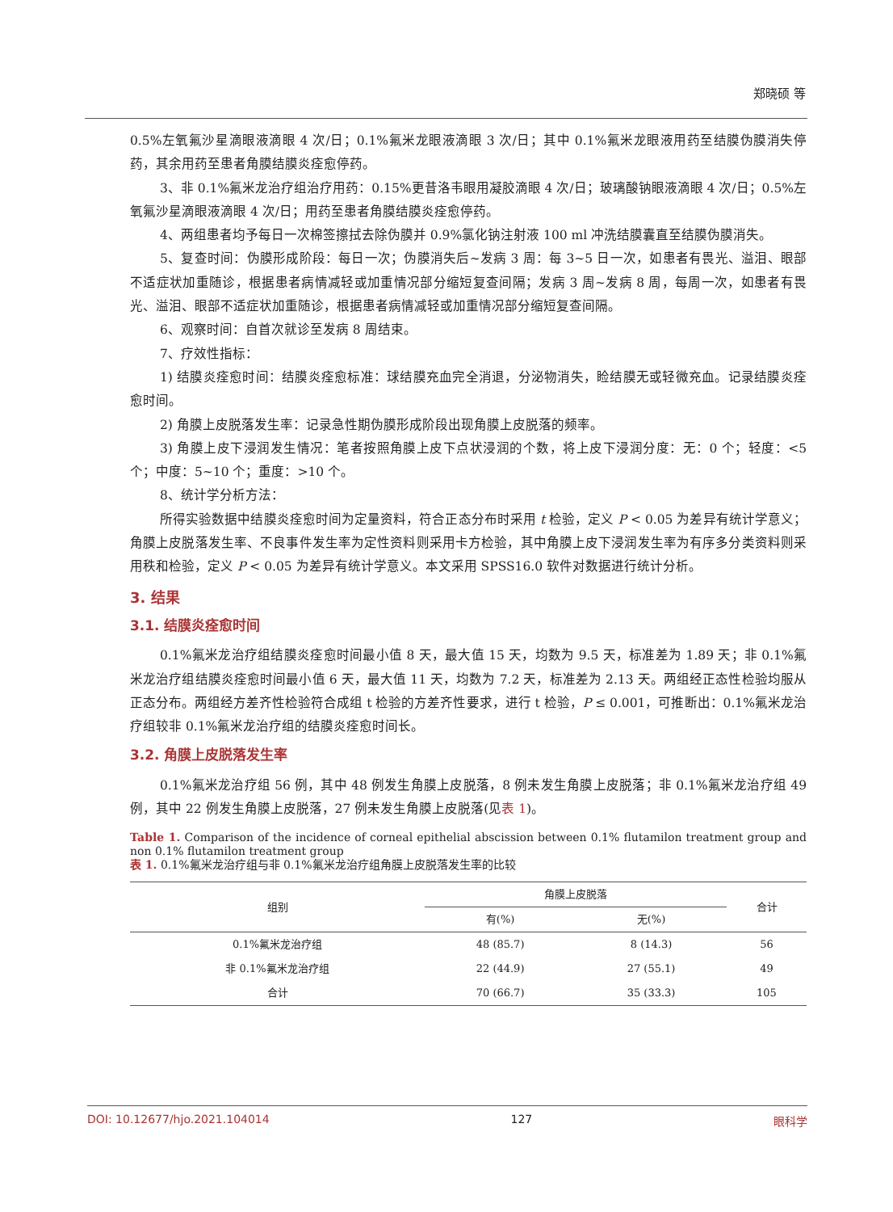郑晓硕 等
0.5%左氧氟沙星滴眼液滴眼 4 次/日；0.1%氟米龙眼液滴眼 3 次/日；其中 0.1%氟米龙眼液用药至结膜伪膜消失停药，其余用药至患者角膜结膜炎痊愈停药。
3、非 0.1%氟米龙治疗组治疗用药：0.15%更昔洛韦眼用凝胶滴眼 4 次/日；玻璃酸钠眼液滴眼 4 次/日；0.5%左氧氟沙星滴眼液滴眼 4 次/日；用药至患者角膜结膜炎痊愈停药。
4、两组患者均予每日一次棉签擦拭去除伪膜并 0.9%氯化钠注射液 100 ml 冲洗结膜囊直至结膜伪膜消失。
5、复查时间：伪膜形成阶段：每日一次；伪膜消失后~发病 3 周：每 3~5 日一次，如患者有畏光、溢泪、眼部不适症状加重随诊，根据患者病情减轻或加重情况部分缩短复查间隔；发病 3 周~发病 8 周，每周一次，如患者有畏光、溢泪、眼部不适症状加重随诊，根据患者病情减轻或加重情况部分缩短复查间隔。
6、观察时间：自首次就诊至发病 8 周结束。
7、疗效性指标：
1) 结膜炎痊愈时间：结膜炎痊愈标准：球结膜充血完全消退，分泌物消失，睑结膜无或轻微充血。记录结膜炎痊愈时间。
2) 角膜上皮脱落发生率：记录急性期伪膜形成阶段出现角膜上皮脱落的频率。
3) 角膜上皮下浸润发生情况：笔者按照角膜上皮下点状浸润的个数，将上皮下浸润分度：无：0 个；轻度：<5 个；中度：5~10 个；重度：>10 个。
8、统计学分析方法：
所得实验数据中结膜炎痊愈时间为定量资料，符合正态分布时采用 t 检验，定义 P < 0.05 为差异有统计学意义；角膜上皮脱落发生率、不良事件发生率为定性资料则采用卡方检验，其中角膜上皮下浸润发生率为有序多分类资料则采用秩和检验，定义 P < 0.05 为差异有统计学意义。本文采用 SPSS16.0 软件对数据进行统计分析。
3. 结果
3.1. 结膜炎痊愈时间
0.1%氟米龙治疗组结膜炎痊愈时间最小值 8 天，最大值 15 天，均数为 9.5 天，标准差为 1.89 天；非 0.1%氟米龙治疗组结膜炎痊愈时间最小值 6 天，最大值 11 天，均数为 7.2 天，标准差为 2.13 天。两组经正态性检验均服从正态分布。两组经方差齐性检验符合成组 t 检验的方差齐性要求，进行 t 检验，P ≤ 0.001，可推断出：0.1%氟米龙治疗组较非 0.1%氟米龙治疗组的结膜炎痊愈时间长。
3.2. 角膜上皮脱落发生率
0.1%氟米龙治疗组 56 例，其中 48 例发生角膜上皮脱落，8 例未发生角膜上皮脱落；非 0.1%氟米龙治疗组 49 例，其中 22 例发生角膜上皮脱落，27 例未发生角膜上皮脱落(见表 1)。
Table 1. Comparison of the incidence of corneal epithelial abscission between 0.1% flutamilon treatment group and non 0.1% flutamilon treatment group
表 1. 0.1%氟米龙治疗组与非 0.1%氟米龙治疗组角膜上皮脱落发生率的比较
| 组别 | 角膜上皮脱落 | | 合计 |
| --- | --- | --- | --- |
| | 有(%) | 无(%) | |
| 0.1%氟米龙治疗组 | 48 (85.7) | 8 (14.3) | 56 |
| 非 0.1%氟米龙治疗组 | 22 (44.9) | 27 (55.1) | 49 |
| 合计 | 70 (66.7) | 35 (33.3) | 105 |
DOI: 10.12677/hjo.2021.104014 127 眼科学